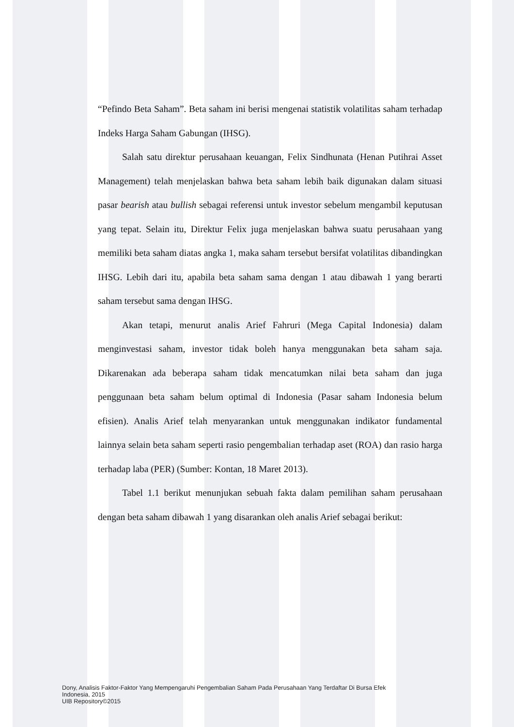“Pefindo Beta Saham”. Beta saham ini berisi mengenai statistik volatilitas saham terhadap Indeks Harga Saham Gabungan (IHSG).
Salah satu direktur perusahaan keuangan, Felix Sindhunata (Henan Putihrai Asset Management) telah menjelaskan bahwa beta saham lebih baik digunakan dalam situasi pasar bearish atau bullish sebagai referensi untuk investor sebelum mengambil keputusan yang tepat. Selain itu, Direktur Felix juga menjelaskan bahwa suatu perusahaan yang memiliki beta saham diatas angka 1, maka saham tersebut bersifat volatilitas dibandingkan IHSG. Lebih dari itu, apabila beta saham sama dengan 1 atau dibawah 1 yang berarti saham tersebut sama dengan IHSG.
Akan tetapi, menurut analis Arief Fahruri (Mega Capital Indonesia) dalam menginvestasi saham, investor tidak boleh hanya menggunakan beta saham saja. Dikarenakan ada beberapa saham tidak mencatumkan nilai beta saham dan juga penggunaan beta saham belum optimal di Indonesia (Pasar saham Indonesia belum efisien). Analis Arief telah menyarankan untuk menggunakan indikator fundamental lainnya selain beta saham seperti rasio pengembalian terhadap aset (ROA) dan rasio harga terhadap laba (PER) (Sumber: Kontan, 18 Maret 2013).
Tabel 1.1 berikut menunjukan sebuah fakta dalam pemilihan saham perusahaan dengan beta saham dibawah 1 yang disarankan oleh analis Arief sebagai berikut:
Dony, Analisis Faktor-Faktor Yang Mempengaruhi Pengembalian Saham Pada Perusahaan Yang Terdaftar Di Bursa Efek
Indonesia, 2015
UIB Repository©2015